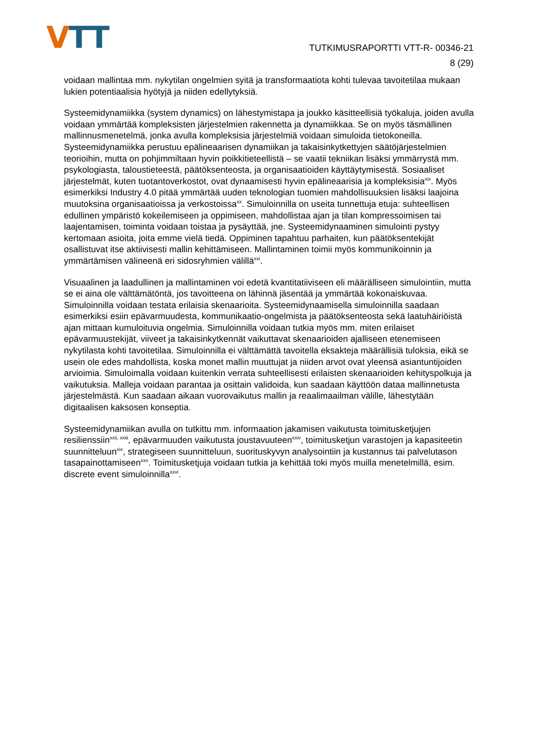VTT
TUTKIMUSRAPORTTI VTT-R- 00346-21
8 (29)
voidaan mallintaa mm. nykytilan ongelmien syitä ja transformaatiota kohti tulevaa tavoitetilaa mukaan lukien potentiaalisia hyötyjä ja niiden edellytyksiä.
Systeemidynamiikka (system dynamics) on lähestymistapa ja joukko käsitteellisiä työkaluja, joiden avulla voidaan ymmärtää kompleksisten järjestelmien rakennetta ja dynamiikkaa. Se on myös täsmällinen mallinnusmenetelmä, jonka avulla kompleksisia järjestelmiä voidaan simuloida tietokoneilla. Systeemidynamiikka perustuu epälineaarisen dynamiikan ja takaisinkytkettyjen säätöjärjestelmien teorioihin, mutta on pohjimmiltaan hyvin poikkitieteellistä – se vaatii tekniikan lisäksi ymmärrystä mm. psykologiasta, taloustieteestä, päätöksenteosta, ja organisaatioiden käyttäytymisestä. Sosiaaliset järjestelmät, kuten tuotantoverkostot, ovat dynaamisesti hyvin epälineaarisia ja kompleksisia<sup>xix</sup>. Myös esimerkiksi Industry 4.0 pitää ymmärtää uuden teknologian tuomien mahdollisuuksien lisäksi laajoina muutoksina organisaatioissa ja verkostoissa<sup>xx</sup>. Simuloinnilla on useita tunnettuja etuja: suhteellisen edullinen ympäristö kokeilemiseen ja oppimiseen, mahdollistaa ajan ja tilan kompressoimisen tai laajentamisen, toiminta voidaan toistaa ja pysäyttää, jne. Systeemidynaaminen simulointi pystyy kertomaan asioita, joita emme vielä tiedä. Oppiminen tapahtuu parhaiten, kun päätöksentekijät osallistuvat itse aktiivisesti mallin kehittämiseen. Mallintaminen toimii myös kommunikoinnin ja ymmärtämisen välineenä eri sidosryhmien välillä<sup>xxi</sup>.
Visuaalinen ja laadullinen ja mallintaminen voi edetä kvantitatiiviseen eli määrälliseen simulointiin, mutta se ei aina ole välttämätöntä, jos tavoitteena on lähinnä jäsentää ja ymmärtää kokonaiskuvaa. Simuloinnilla voidaan testata erilaisia skenaarioita. Systeemidynaamisella simuloinnilla saadaan esimerkiksi esiin epävarmuudesta, kommunikaatio-ongelmista ja päätöksenteosta sekä laatuhäiriöistä ajan mittaan kumuloituvia ongelmia. Simuloinnilla voidaan tutkia myös mm. miten erilaiset epävarmuustekijät, viiveet ja takaisinkytkennät vaikuttavat skenaarioiden ajalliseen etenemiseen nykytilasta kohti tavoitetilaa. Simuloinnilla ei välttämättä tavoitella eksakteja määrällisiä tuloksia, eikä se usein ole edes mahdollista, koska monet mallin muuttujat ja niiden arvot ovat yleensä asiantuntijoiden arvioimia. Simuloimalla voidaan kuitenkin verrata suhteellisesti erilaisten skenaarioiden kehityspolkuja ja vaikutuksia. Malleja voidaan parantaa ja osittain validoida, kun saadaan käyttöön dataa mallinnetusta järjestelmästä. Kun saadaan aikaan vuorovaikutus mallin ja reaalimaailman välille, lähestytään digitaalisen kaksosen konseptia.
Systeemidynamiikan avulla on tutkittu mm. informaation jakamisen vaikutusta toimitusketjujen resilienssiin<sup>xxii, xxiii</sup>, epävarmuuden vaikutusta joustavuuteen<sup>xxiv</sup>, toimitusketjun varastojen ja kapasiteetin suunnitteluun<sup>xix</sup>, strategiseen suunnitteluun, suorituskyvyn analysointiin ja kustannus tai palvelutason tasapainottamiseen<sup>xxv</sup>. Toimitusketjuja voidaan tutkia ja kehittää toki myös muilla menetelmillä, esim. discrete event simuloinnilla<sup>xxvi</sup>.